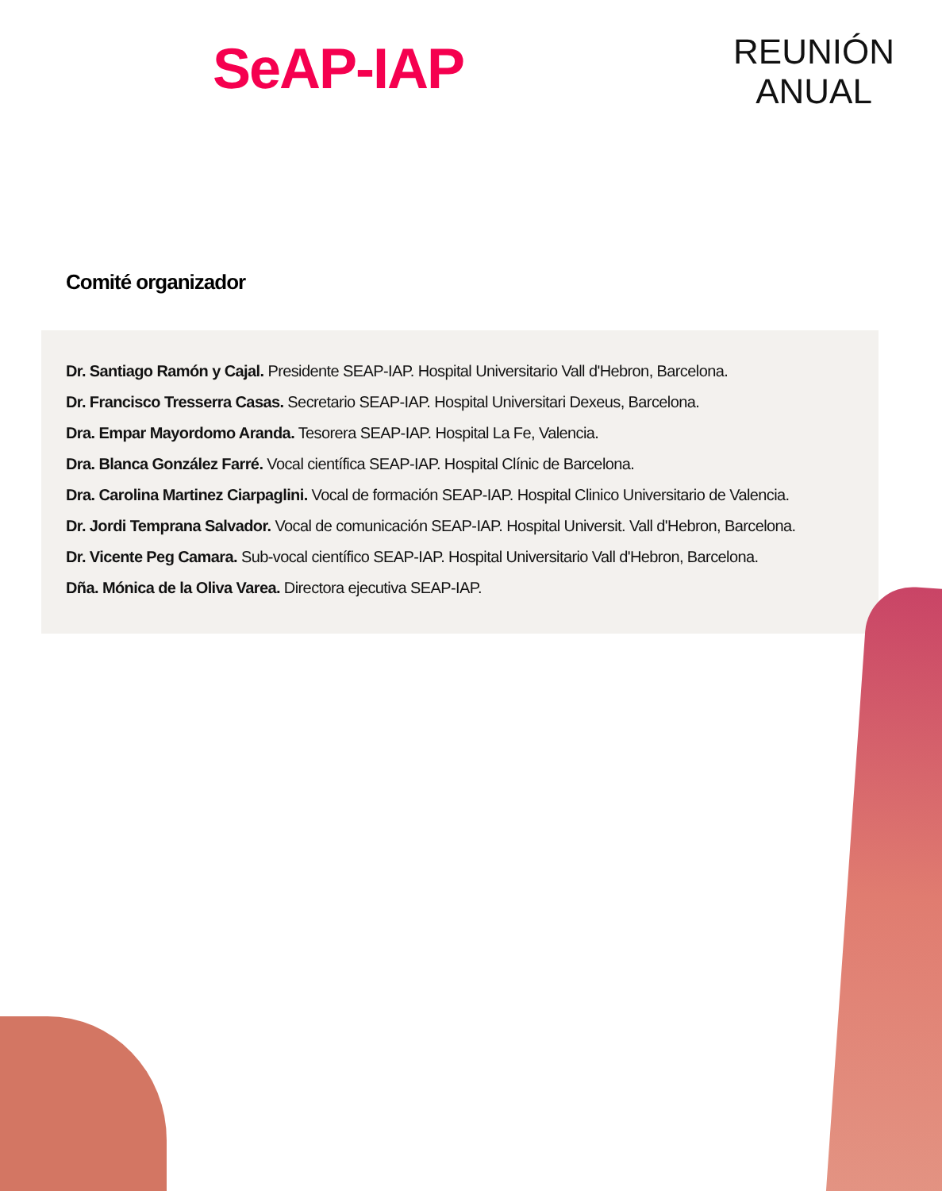SeAP-IAP
REUNIÓN
ANUAL
Comité organizador
Dr. Santiago Ramón y Cajal. Presidente SEAP-IAP. Hospital Universitario Vall d'Hebron, Barcelona.
Dr. Francisco Tresserra Casas. Secretario SEAP-IAP. Hospital Universitari Dexeus, Barcelona.
Dra. Empar Mayordomo Aranda. Tesorera SEAP-IAP. Hospital La Fe, Valencia.
Dra. Blanca González Farré. Vocal científica SEAP-IAP. Hospital Clínic de Barcelona.
Dra. Carolina Martinez Ciarpaglini. Vocal de formación SEAP-IAP. Hospital Clinico Universitario de Valencia.
Dr. Jordi Temprana Salvador. Vocal de comunicación SEAP-IAP. Hospital Universit. Vall d'Hebron, Barcelona.
Dr. Vicente Peg Camara. Sub-vocal científico SEAP-IAP. Hospital Universitario Vall d'Hebron, Barcelona.
Dña. Mónica de la Oliva Varea. Directora ejecutiva SEAP-IAP.